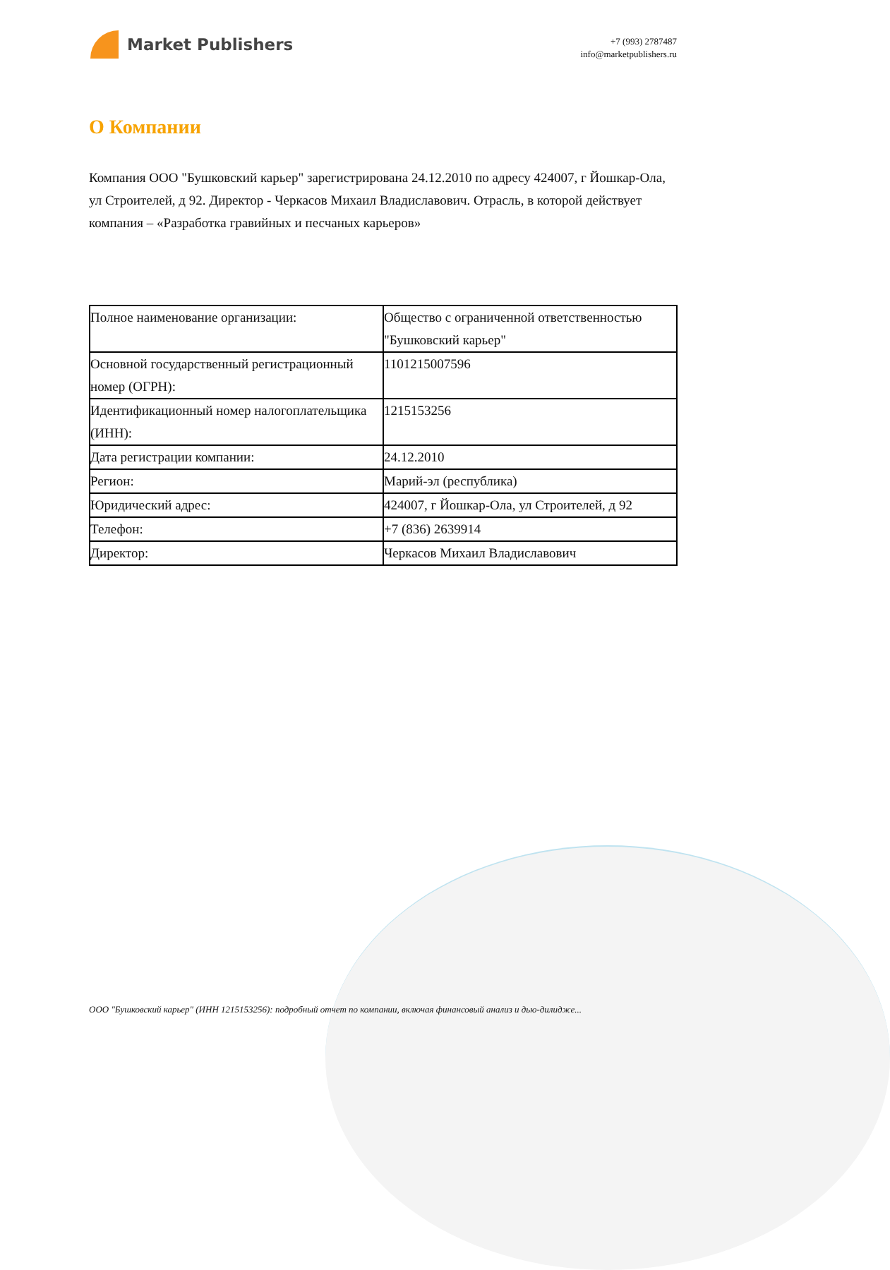Market Publishers
+7 (993) 2787487
info@marketpublishers.ru
О Компании
Компания ООО "Бушковский карьер" зарегистрирована 24.12.2010 по адресу 424007, г Йошкар-Ола, ул Строителей, д 92. Директор - Черкасов Михаил Владиславович. Отрасль, в которой действует компания – «Разработка гравийных и песчаных карьеров»
| Полное наименование организации: | Общество с ограниченной ответственностью "Бушковский карьер" |
| Основной государственный регистрационный номер (ОГРН): | 1101215007596 |
| Идентификационный номер налогоплательщика (ИНН): | 1215153256 |
| Дата регистрации компании: | 24.12.2010 |
| Регион: | Марий-эл (республика) |
| Юридический адрес: | 424007, г Йошкар-Ола, ул Строителей, д 92 |
| Телефон: | +7 (836) 2639914 |
| Директор: | Черкасов Михаил Владиславович |
ООО "Бушковский карьер" (ИНН 1215153256): подробный отчет по компании, включая финансовый анализ и дью-дилидже...